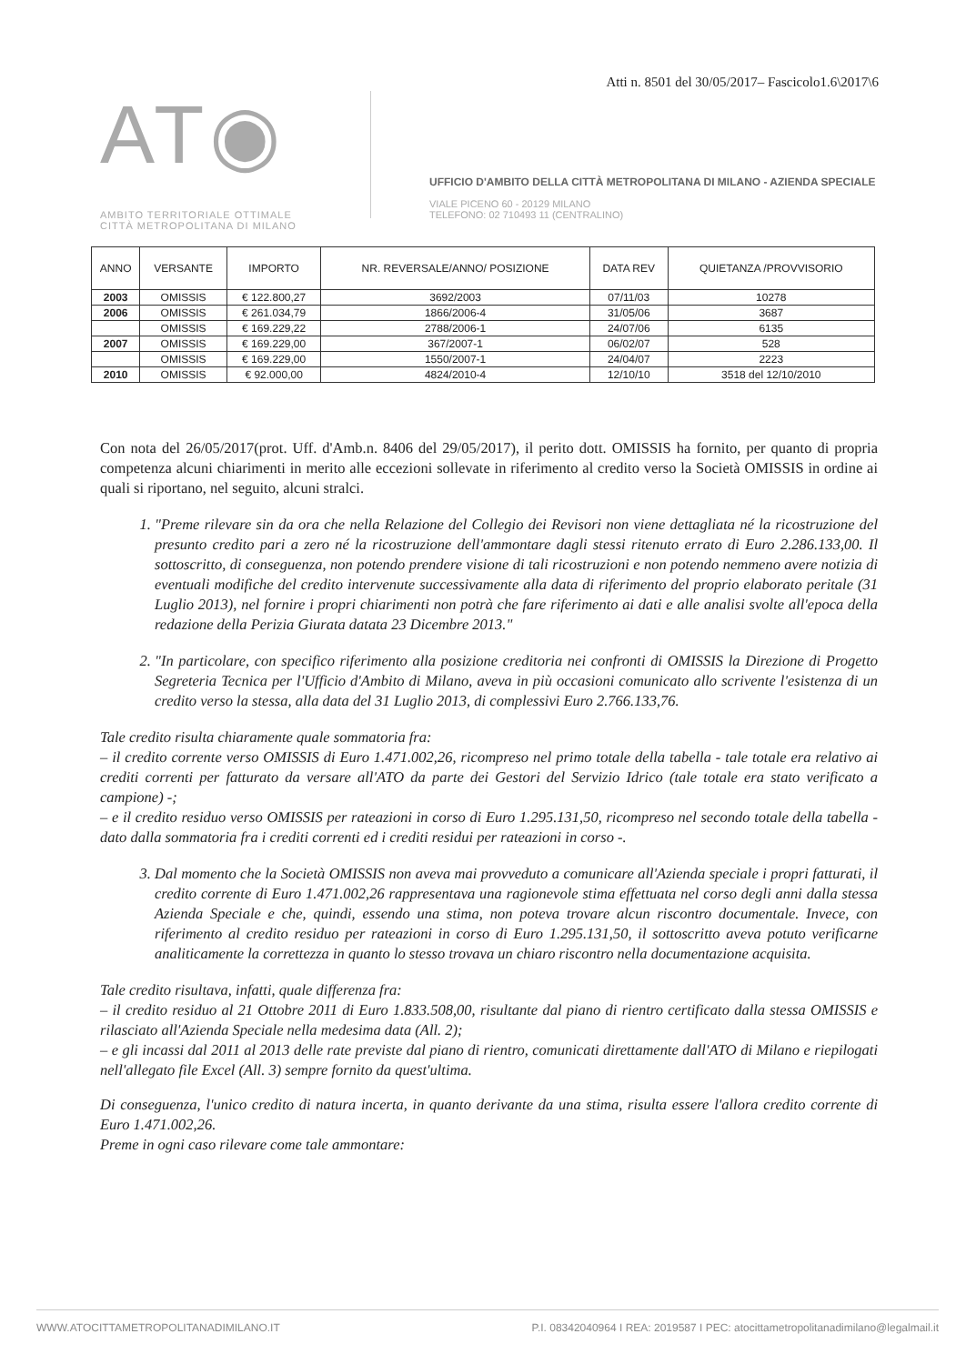Atti n. 8501 del 30/05/2017– Fascicolo1.6\2017\6
AT◉
AMBITO TERRITORIALE OTTIMALE
CITTÀ METROPOLITANA DI MILANO
UFFICIO D'AMBITO DELLA CITTÀ METROPOLITANA DI MILANO - AZIENDA SPECIALE
VIALE PICENO 60 - 20129 MILANO
TELEFONO: 02 710493 11 (CENTRALINO)
| ANNO | VERSANTE | IMPORTO | NR. REVERSALE/ANNO/ POSIZIONE | DATA REV | QUIETANZA /PROVVISORIO |
| --- | --- | --- | --- | --- | --- |
| 2003 | OMISSIS | € 122.800,27 | 3692/2003 | 07/11/03 | 10278 |
| 2006 | OMISSIS | € 261.034,79 | 1866/2006-4 | 31/05/06 | 3687 |
| | OMISSIS | € 169.229,22 | 2788/2006-1 | 24/07/06 | 6135 |
| 2007 | OMISSIS | € 169.229,00 | 367/2007-1 | 06/02/07 | 528 |
| | OMISSIS | € 169.229,00 | 1550/2007-1 | 24/04/07 | 2223 |
| 2010 | OMISSIS | € 92.000,00 | 4824/2010-4 | 12/10/10 | 3518 del 12/10/2010 |
Con nota del 26/05/2017(prot. Uff. d'Amb.n. 8406 del 29/05/2017), il perito dott. OMISSIS ha fornito, per quanto di propria competenza alcuni chiarimenti in merito alle eccezioni sollevate in riferimento al credito verso la Società OMISSIS in ordine ai quali si riportano, nel seguito, alcuni stralci.
1. "Preme rilevare sin da ora che nella Relazione del Collegio dei Revisori non viene dettagliata né la ricostruzione del presunto credito pari a zero né la ricostruzione dell'ammontare dagli stessi ritenuto errato di Euro 2.286.133,00. Il sottoscritto, di conseguenza, non potendo prendere visione di tali ricostruzioni e non potendo nemmeno avere notizia di eventuali modifiche del credito intervenute successivamente alla data di riferimento del proprio elaborato peritale (31 Luglio 2013), nel fornire i propri chiarimenti non potrà che fare riferimento ai dati e alle analisi svolte all'epoca della redazione della Perizia Giurata datata 23 Dicembre 2013."
2. "In particolare, con specifico riferimento alla posizione creditoria nei confronti di OMISSIS la Direzione di Progetto Segreteria Tecnica per l'Ufficio d'Ambito di Milano, aveva in più occasioni comunicato allo scrivente l'esistenza di un credito verso la stessa, alla data del 31 Luglio 2013, di complessivi Euro 2.766.133,76.
Tale credito risulta chiaramente quale sommatoria fra:
– il credito corrente verso OMISSIS di Euro 1.471.002,26, ricompreso nel primo totale della tabella - tale totale era relativo ai crediti correnti per fatturato da versare all'ATO da parte dei Gestori del Servizio Idrico (tale totale era stato verificato a campione) -;
– e il credito residuo verso OMISSIS per rateazioni in corso di Euro 1.295.131,50, ricompreso nel secondo totale della tabella - dato dalla sommatoria fra i crediti correnti ed i crediti residui per rateazioni in corso -.
3. Dal momento che la Società OMISSIS non aveva mai provveduto a comunicare all'Azienda speciale i propri fatturati, il credito corrente di Euro 1.471.002,26 rappresentava una ragionevole stima effettuata nel corso degli anni dalla stessa Azienda Speciale e che, quindi, essendo una stima, non poteva trovare alcun riscontro documentale. Invece, con riferimento al credito residuo per rateazioni in corso di Euro 1.295.131,50, il sottoscritto aveva potuto verificarne analiticamente la correttezza in quanto lo stesso trovava un chiaro riscontro nella documentazione acquisita.
Tale credito risultava, infatti, quale differenza fra:
– il credito residuo al 21 Ottobre 2011 di Euro 1.833.508,00, risultante dal piano di rientro certificato dalla stessa OMISSIS e rilasciato all'Azienda Speciale nella medesima data (All. 2);
– e gli incassi dal 2011 al 2013 delle rate previste dal piano di rientro, comunicati direttamente dall'ATO di Milano e riepilogati nell'allegato file Excel (All. 3) sempre fornito da quest'ultima.
Di conseguenza, l'unico credito di natura incerta, in quanto derivante da una stima, risulta essere l'allora credito corrente di Euro 1.471.002,26.
Preme in ogni caso rilevare come tale ammontare:
WWW.ATOCITTAMETROPOLITANADIMILANO.IT P.I. 08342040964 I REA: 2019587 I PEC: atocittametropolitanadimilano@legalmail.it